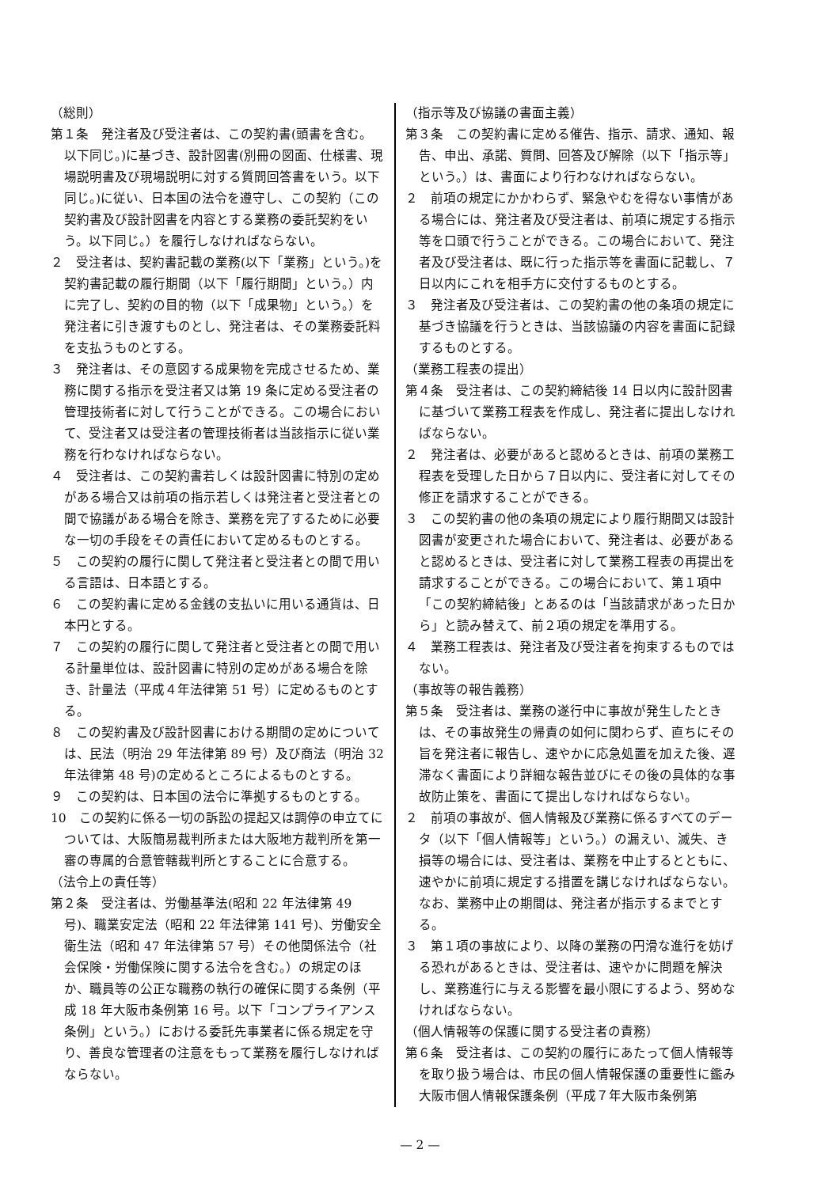（総則）
第１条　発注者及び受注者は、この契約書(頭書を含む。以下同じ。)に基づき、設計図書(別冊の図面、仕様書、現場説明書及び現場説明に対する質問回答書をいう。以下同じ。)に従い、日本国の法令を遵守し、この契約（この契約書及び設計図書を内容とする業務の委託契約をいう。以下同じ。）を履行しなければならない。
２　受注者は、契約書記載の業務(以下「業務」という。)を契約書記載の履行期間（以下「履行期間」という。）内に完了し、契約の目的物（以下「成果物」という。）を発注者に引き渡すものとし、発注者は、その業務委託料を支払うものとする。
３　発注者は、その意図する成果物を完成させるため、業務に関する指示を受注者又は第 19 条に定める受注者の管理技術者に対して行うことができる。この場合において、受注者又は受注者の管理技術者は当該指示に従い業務を行わなければならない。
４　受注者は、この契約書若しくは設計図書に特別の定めがある場合又は前項の指示若しくは発注者と受注者との間で協議がある場合を除き、業務を完了するために必要な一切の手段をその責任において定めるものとする。
５　この契約の履行に関して発注者と受注者との間で用いる言語は、日本語とする。
６　この契約書に定める金銭の支払いに用いる通貨は、日本円とする。
７　この契約の履行に関して発注者と受注者との間で用いる計量単位は、設計図書に特別の定めがある場合を除き、計量法（平成４年法律第 51 号）に定めるものとする。
８　この契約書及び設計図書における期間の定めについては、民法（明治 29 年法律第 89 号）及び商法（明治 32 年法律第 48 号)の定めるところによるものとする。
９　この契約は、日本国の法令に準拠するものとする。
10　この契約に係る一切の訴訟の提起又は調停の申立てについては、大阪簡易裁判所または大阪地方裁判所を第一審の専属的合意管轄裁判所とすることに合意する。
（法令上の責任等）
第２条　受注者は、労働基準法(昭和 22 年法律第 49 号)、職業安定法（昭和 22 年法律第 141 号)、労働安全衛生法（昭和 47 年法律第 57 号）その他関係法令（社会保険・労働保険に関する法令を含む。）の規定のほか、職員等の公正な職務の執行の確保に関する条例（平成 18 年大阪市条例第 16 号。以下「コンプライアンス条例」という。）における委託先事業者に係る規定を守り、善良な管理者の注意をもって業務を履行しなければならない。
（指示等及び協議の書面主義）
第３条　この契約書に定める催告、指示、請求、通知、報告、申出、承諾、質問、回答及び解除（以下「指示等」という。）は、書面により行わなければならない。
２　前項の規定にかかわらず、緊急やむを得ない事情がある場合には、発注者及び受注者は、前項に規定する指示等を口頭で行うことができる。この場合において、発注者及び受注者は、既に行った指示等を書面に記載し、７日以内にこれを相手方に交付するものとする。
３　発注者及び受注者は、この契約書の他の条項の規定に基づき協議を行うときは、当該協議の内容を書面に記録するものとする。
（業務工程表の提出）
第４条　受注者は、この契約締結後 14 日以内に設計図書に基づいて業務工程表を作成し、発注者に提出しなければならない。
２　発注者は、必要があると認めるときは、前項の業務工程表を受理した日から７日以内に、受注者に対してその修正を請求することができる。
３　この契約書の他の条項の規定により履行期間又は設計図書が変更された場合において、発注者は、必要があると認めるときは、受注者に対して業務工程表の再提出を請求することができる。この場合において、第１項中「この契約締結後」とあるのは「当該請求があった日から」と読み替えて、前２項の規定を準用する。
４　業務工程表は、発注者及び受注者を拘束するものではない。
（事故等の報告義務）
第５条　受注者は、業務の遂行中に事故が発生したときは、その事故発生の帰責の如何に関わらず、直ちにその旨を発注者に報告し、速やかに応急処置を加えた後、遅滞なく書面により詳細な報告並びにその後の具体的な事故防止策を、書面にて提出しなければならない。
２　前項の事故が、個人情報及び業務に係るすべてのデータ（以下「個人情報等」という。）の漏えい、滅失、き損等の場合には、受注者は、業務を中止するとともに、速やかに前項に規定する措置を講じなければならない。なお、業務中止の期間は、発注者が指示するまでとする。
３　第１項の事故により、以降の業務の円滑な進行を妨げる恐れがあるときは、受注者は、速やかに問題を解決し、業務進行に与える影響を最小限にするよう、努めなければならない。
（個人情報等の保護に関する受注者の責務）
第６条　受注者は、この契約の履行にあたって個人情報等を取り扱う場合は、市民の個人情報保護の重要性に鑑み大阪市個人情報保護条例（平成７年大阪市条例第
— 2 —